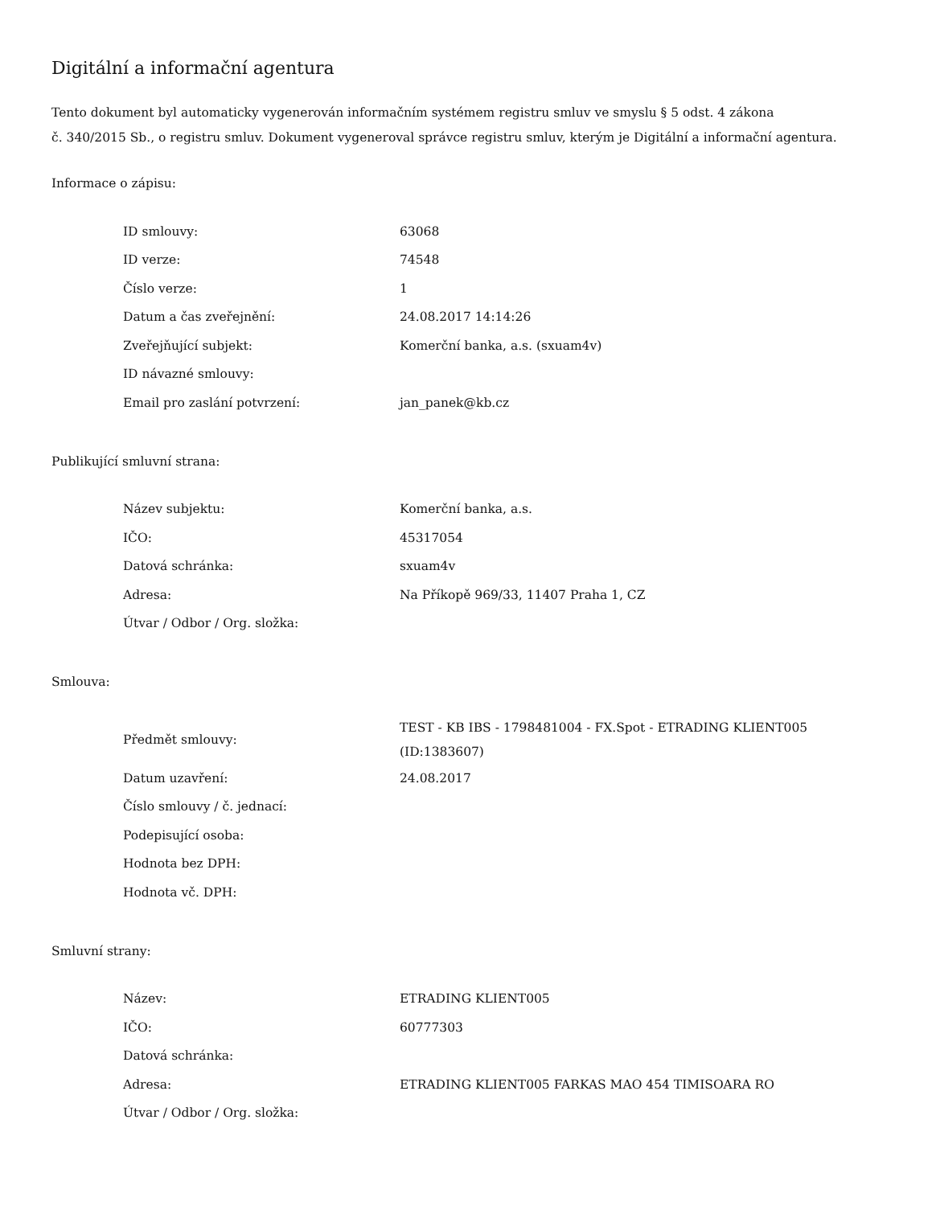Digitální a informační agentura
Tento dokument byl automaticky vygenerován informačním systémem registru smluv ve smyslu § 5 odst. 4 zákona
č. 340/2015 Sb., o registru smluv. Dokument vygeneroval správce registru smluv, kterým je Digitální a informační agentura.
Informace o zápisu:
| ID smlouvy: | 63068 |
| ID verze: | 74548 |
| Číslo verze: | 1 |
| Datum a čas zveřejnění: | 24.08.2017 14:14:26 |
| Zveřejňující subjekt: | Komerční banka, a.s. (sxuam4v) |
| ID návazné smlouvy: | |
| Email pro zaslání potvrzení: | jan_panek@kb.cz |
Publikující smluvní strana:
| Název subjektu: | Komerční banka, a.s. |
| IČO: | 45317054 |
| Datová schránka: | sxuam4v |
| Adresa: | Na Příkopě 969/33, 11407 Praha 1, CZ |
| Útvar / Odbor / Org. složka: | |
Smlouva:
| Předmět smlouvy: | TEST - KB IBS - 1798481004 - FX.Spot - ETRADING KLIENT005 (ID:1383607) |
| Datum uzavření: | 24.08.2017 |
| Číslo smlouvy / č. jednací: | |
| Podepisující osoba: | |
| Hodnota bez DPH: | |
| Hodnota vč. DPH: | |
Smluvní strany:
| Název: | ETRADING KLIENT005 |
| IČO: | 60777303 |
| Datová schránka: | |
| Adresa: | ETRADING KLIENT005 FARKAS MAO 454 TIMISOARA RO |
| Útvar / Odbor / Org. složka: | |